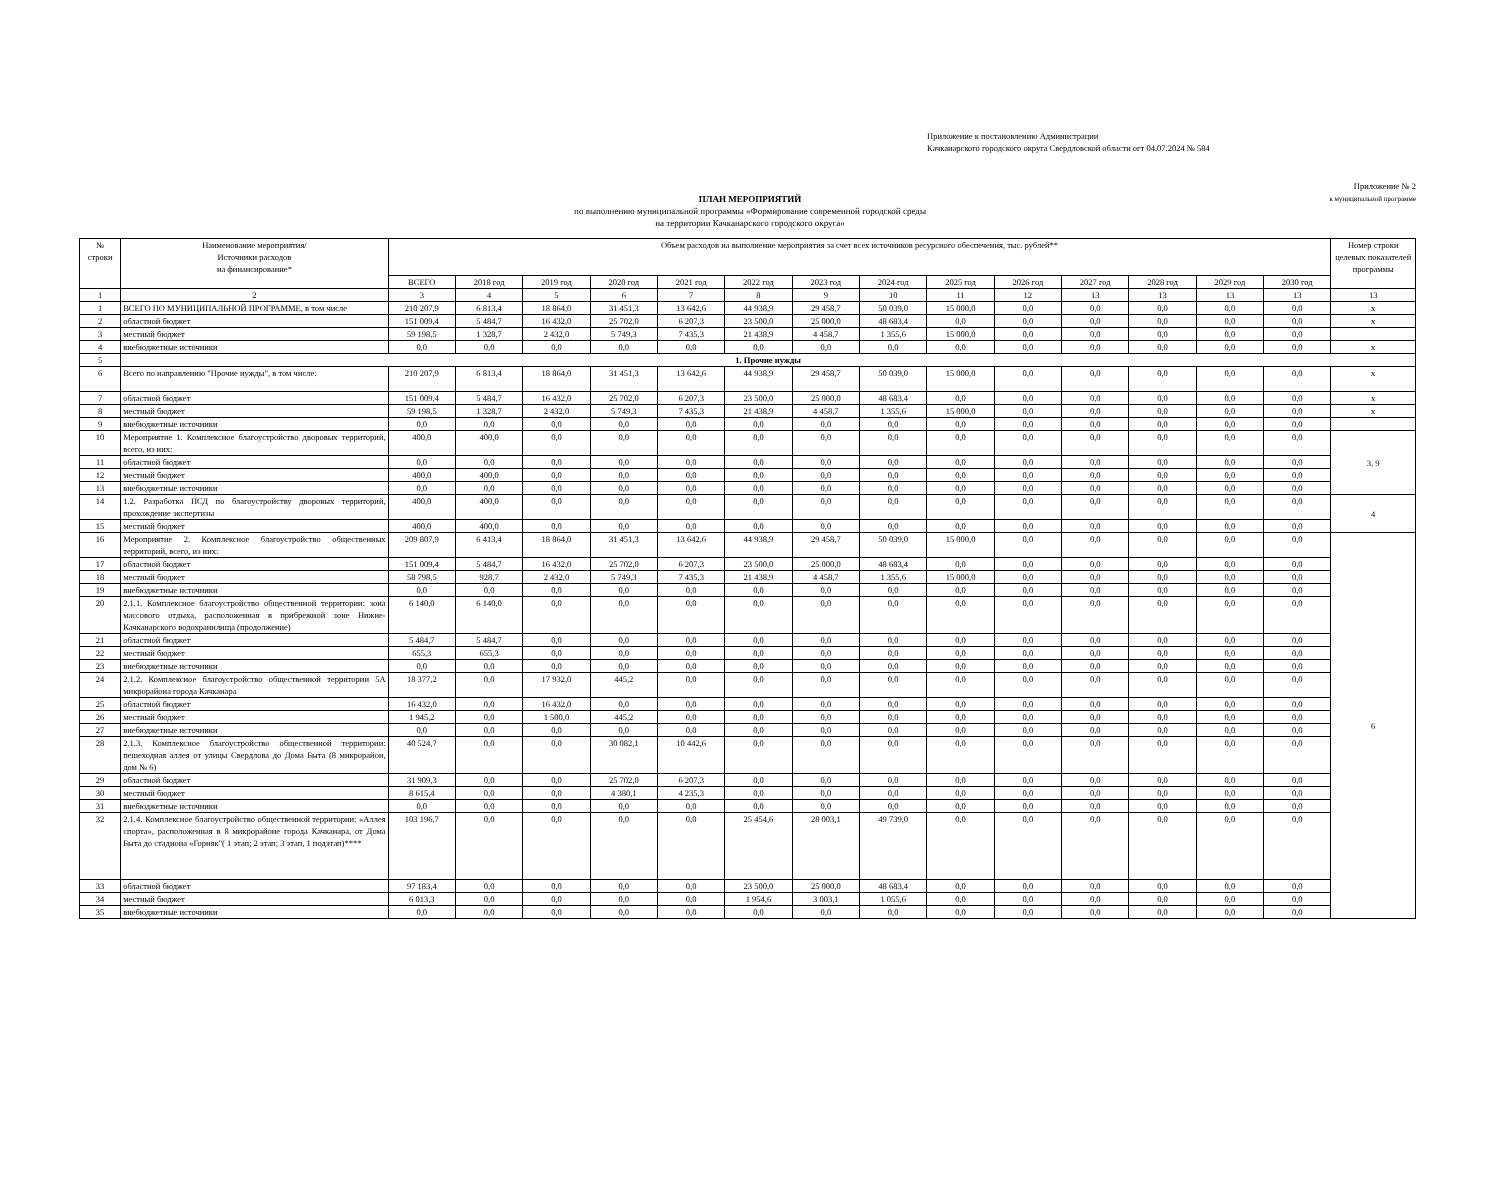Приложение к постановлению Администрации
Качканарского городского округа Свердловской области огт 04.07.2024 № 584
Приложение № 2
к муниципальной программе
ПЛАН МЕРОПРИЯТИЙ
по выполнению муниципальной программы «Формирование современной городской среды
на территории Качканарского городского округа»
| № строки | Наименование мероприятия/ Источники расходов на финансирование* | Объем расходов на выполнение мероприятия за счет всех источников ресурсного обеспечения, тыс. рублей** | | | | | | | | | | | | | | Номер строки целевых показателей программы |
| --- | --- | --- | --- | --- | --- | --- | --- | --- | --- | --- | --- | --- | --- | --- | --- | --- |
| | | ВСЕГО | 2018 год | 2019 год | 2020 год | 2021 год | 2022 год | 2023 год | 2024 год | 2025 год | 2026 год | 2027 год | 2028 год | 2029 год | 2030 год | |
| 1 | 2 | 3 | 4 | 5 | 6 | 7 | 8 | 9 | 10 | 11 | 12 | 13 | 13 | 13 | 13 | 13 |
| 1 | ВСЕГО ПО МУНИЦИПАЛЬНОЙ ПРОГРАММЕ, в том числе | 210 207,9 | 6 813,4 | 18 864,0 | 31 451,3 | 13 642,6 | 44 938,9 | 29 458,7 | 50 039,0 | 15 000,0 | 0,0 | 0,0 | 0,0 | 0,0 | 0,0 | х |
| 2 | областной бюджет | 151 009,4 | 5 484,7 | 16 432,0 | 25 702,0 | 6 207,3 | 23 500,0 | 25 000,0 | 48 683,4 | 0,0 | 0,0 | 0,0 | 0,0 | 0,0 | 0,0 | х |
| 3 | местный бюджет | 59 198,5 | 1 328,7 | 2 432,0 | 5 749,3 | 7 435,3 | 21 438,9 | 4 458,7 | 1 355,6 | 15 000,0 | 0,0 | 0,0 | 0,0 | 0,0 | 0,0 | |
| 4 | внебюджетные источники | 0,0 | 0,0 | 0,0 | 0,0 | 0,0 | 0,0 | 0,0 | 0,0 | 0,0 | 0,0 | 0,0 | 0,0 | 0,0 | 0,0 | х |
| 5 | 1. Прочие нужды | | | | | | | | | | | | | | | |
| 6 | Всего по направлению "Прочие нужды", в том числе: | 210 207,9 | 6 813,4 | 18 864,0 | 31 451,3 | 13 642,6 | 44 938,9 | 29 458,7 | 50 039,0 | 15 000,0 | 0,0 | 0,0 | 0,0 | 0,0 | 0,0 | х |
| 7 | областной бюджет | 151 009,4 | 5 484,7 | 16 432,0 | 25 702,0 | 6 207,3 | 23 500,0 | 25 000,0 | 48 683,4 | 0,0 | 0,0 | 0,0 | 0,0 | 0,0 | 0,0 | х |
| 8 | местный бюджет | 59 198,5 | 1 328,7 | 2 432,0 | 5 749,3 | 7 435,3 | 21 438,9 | 4 458,7 | 1 355,6 | 15 000,0 | 0,0 | 0,0 | 0,0 | 0,0 | 0,0 | х |
| 9 | внебюджетные источники | 0,0 | 0,0 | 0,0 | 0,0 | 0,0 | 0,0 | 0,0 | 0,0 | 0,0 | 0,0 | 0,0 | 0,0 | 0,0 | 0,0 | |
| 10 | Мероприятие 1. Комплексное благоустройство дворовых территорий, всего, из них: | 400,0 | 400,0 | 0,0 | 0,0 | 0,0 | 0,0 | 0,0 | 0,0 | 0,0 | 0,0 | 0,0 | 0,0 | 0,0 | 0,0 | 3, 9 |
| 11 | областной бюджет | 0,0 | 0,0 | 0,0 | 0,0 | 0,0 | 0,0 | 0,0 | 0,0 | 0,0 | 0,0 | 0,0 | 0,0 | 0,0 | 0,0 | |
| 12 | местный бюджет | 400,0 | 400,0 | 0,0 | 0,0 | 0,0 | 0,0 | 0,0 | 0,0 | 0,0 | 0,0 | 0,0 | 0,0 | 0,0 | 0,0 | |
| 13 | внебюджетные источники | 0,0 | 0,0 | 0,0 | 0,0 | 0,0 | 0,0 | 0,0 | 0,0 | 0,0 | 0,0 | 0,0 | 0,0 | 0,0 | 0,0 | |
| 14 | 1.2. Разработка ПСД по благоустройству дворовых территорий, прохождение экспертизы | 400,0 | 400,0 | 0,0 | 0,0 | 0,0 | 0,0 | 0,0 | 0,0 | 0,0 | 0,0 | 0,0 | 0,0 | 0,0 | 0,0 | 4 |
| 15 | местный бюджет | 400,0 | 400,0 | 0,0 | 0,0 | 0,0 | 0,0 | 0,0 | 0,0 | 0,0 | 0,0 | 0,0 | 0,0 | 0,0 | 0,0 | |
| 16 | Мероприятие 2. Комплексное благоустройство общественных территорий, всего, из них: | 209 807,9 | 6 413,4 | 18 864,0 | 31 451,3 | 13 642,6 | 44 938,9 | 29 458,7 | 50 039,0 | 15 000,0 | 0,0 | 0,0 | 0,0 | 0,0 | 0,0 | 6 |
| 17 | областной бюджет | 151 009,4 | 5 484,7 | 16 432,0 | 25 702,0 | 6 207,3 | 23 500,0 | 25 000,0 | 48 683,4 | 0,0 | 0,0 | 0,0 | 0,0 | 0,0 | 0,0 | |
| 18 | местный бюджет | 58 798,5 | 928,7 | 2 432,0 | 5 749,3 | 7 435,3 | 21 438,9 | 4 458,7 | 1 355,6 | 15 000,0 | 0,0 | 0,0 | 0,0 | 0,0 | 0,0 | |
| 19 | внебюджетные источники | 0,0 | 0,0 | 0,0 | 0,0 | 0,0 | 0,0 | 0,0 | 0,0 | 0,0 | 0,0 | 0,0 | 0,0 | 0,0 | 0,0 | |
| 20 | 2.1.1. Комплексное благоустройство общественной территории: зона массового отдыха, расположенная в прибрежной зоне Нижне-Качканарского водохранилища (продолжение) | 6 140,0 | 6 140,0 | 0,0 | 0,0 | 0,0 | 0,0 | 0,0 | 0,0 | 0,0 | 0,0 | 0,0 | 0,0 | 0,0 | 0,0 | |
| 21 | областной бюджет | 5 484,7 | 5 484,7 | 0,0 | 0,0 | 0,0 | 0,0 | 0,0 | 0,0 | 0,0 | 0,0 | 0,0 | 0,0 | 0,0 | 0,0 | |
| 22 | местный бюджет | 655,3 | 655,3 | 0,0 | 0,0 | 0,0 | 0,0 | 0,0 | 0,0 | 0,0 | 0,0 | 0,0 | 0,0 | 0,0 | 0,0 | |
| 23 | внебюджетные источники | 0,0 | 0,0 | 0,0 | 0,0 | 0,0 | 0,0 | 0,0 | 0,0 | 0,0 | 0,0 | 0,0 | 0,0 | 0,0 | 0,0 | |
| 24 | 2.1.2. Комплексное благоустройство общественной территории 5А микрорайона города Качканара | 18 377,2 | 0,0 | 17 932,0 | 445,2 | 0,0 | 0,0 | 0,0 | 0,0 | 0,0 | 0,0 | 0,0 | 0,0 | 0,0 | 0,0 | |
| 25 | областной бюджет | 16 432,0 | 0,0 | 16 432,0 | 0,0 | 0,0 | 0,0 | 0,0 | 0,0 | 0,0 | 0,0 | 0,0 | 0,0 | 0,0 | 0,0 | |
| 26 | местный бюджет | 1 945,2 | 0,0 | 1 500,0 | 445,2 | 0,0 | 0,0 | 0,0 | 0,0 | 0,0 | 0,0 | 0,0 | 0,0 | 0,0 | 0,0 | |
| 27 | внебюджетные источники | 0,0 | 0,0 | 0,0 | 0,0 | 0,0 | 0,0 | 0,0 | 0,0 | 0,0 | 0,0 | 0,0 | 0,0 | 0,0 | 0,0 | |
| 28 | 2.1.3. Комплексное благоустройство общественной территории: пешеходная аллея от улицы Свердлова до Дома Быта (8 микрорайон, дом № 6) | 40 524,7 | 0,0 | 0,0 | 30 082,1 | 10 442,6 | 0,0 | 0,0 | 0,0 | 0,0 | 0,0 | 0,0 | 0,0 | 0,0 | 0,0 | |
| 29 | областной бюджет | 31 909,3 | 0,0 | 0,0 | 25 702,0 | 6 207,3 | 0,0 | 0,0 | 0,0 | 0,0 | 0,0 | 0,0 | 0,0 | 0,0 | 0,0 | |
| 30 | местный бюджет | 8 615,4 | 0,0 | 0,0 | 4 380,1 | 4 235,3 | 0,0 | 0,0 | 0,0 | 0,0 | 0,0 | 0,0 | 0,0 | 0,0 | 0,0 | |
| 31 | внебюджетные источники | 0,0 | 0,0 | 0,0 | 0,0 | 0,0 | 0,0 | 0,0 | 0,0 | 0,0 | 0,0 | 0,0 | 0,0 | 0,0 | 0,0 | |
| 32 | 2.1.4. Комплексное благоустройство общественной территории: «Аллея спорта», расположенная в 8 микрорайоне города Качканара, от Дома Быта до стадиона «Горняк"( 1 этап; 2 этап; 3 этап, 1 подэтап)**** | 103 196,7 | 0,0 | 0,0 | 0,0 | 0,0 | 25 454,6 | 28 003,1 | 49 739,0 | 0,0 | 0,0 | 0,0 | 0,0 | 0,0 | 0,0 | |
| 33 | областной бюджет | 97 183,4 | 0,0 | 0,0 | 0,0 | 0,0 | 23 500,0 | 25 000,0 | 48 683,4 | 0,0 | 0,0 | 0,0 | 0,0 | 0,0 | 0,0 | |
| 34 | местный бюджет | 6 013,3 | 0,0 | 0,0 | 0,0 | 0,0 | 1 954,6 | 3 003,1 | 1 055,6 | 0,0 | 0,0 | 0,0 | 0,0 | 0,0 | 0,0 | |
| 35 | внебюджетные источники | 0,0 | 0,0 | 0,0 | 0,0 | 0,0 | 0,0 | 0,0 | 0,0 | 0,0 | 0,0 | 0,0 | 0,0 | 0,0 | 0,0 | |